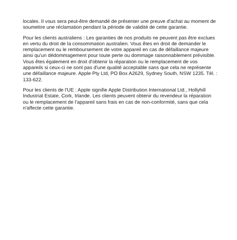locales. Il vous sera peut-être demandé de présenter une preuve d'achat au moment de soumettre une réclamation pendant la période de validité de cette garantie.
Pour les clients australiens : Les garanties de nos produits ne peuvent pas être exclues en vertu du droit de la consommation australien. Vous êtes en droit de demander le remplacement ou le remboursement de votre appareil en cas de défaillance majeure ainsi qu'un dédommagement pour toute perte ou dommage raisonnablement prévisible. Vous êtes également en droit d'obtenir la réparation ou le remplacement de vos appareils si ceux-ci ne sont pas d'une qualité acceptable sans que cela ne représente une défaillance majeure. Apple Pty Ltd, PO Box A2629, Sydney South, NSW 1235. Tél. : 133-622.
Pour les clients de l'UE : Apple signifie Apple Distribution International Ltd., Hollyhill Industrial Estate, Cork, Irlande. Les clients peuvent obtenir du revendeur la réparation ou le remplacement de l'appareil sans frais en cas de non-conformité, sans que cela n'affecte cette garantie.